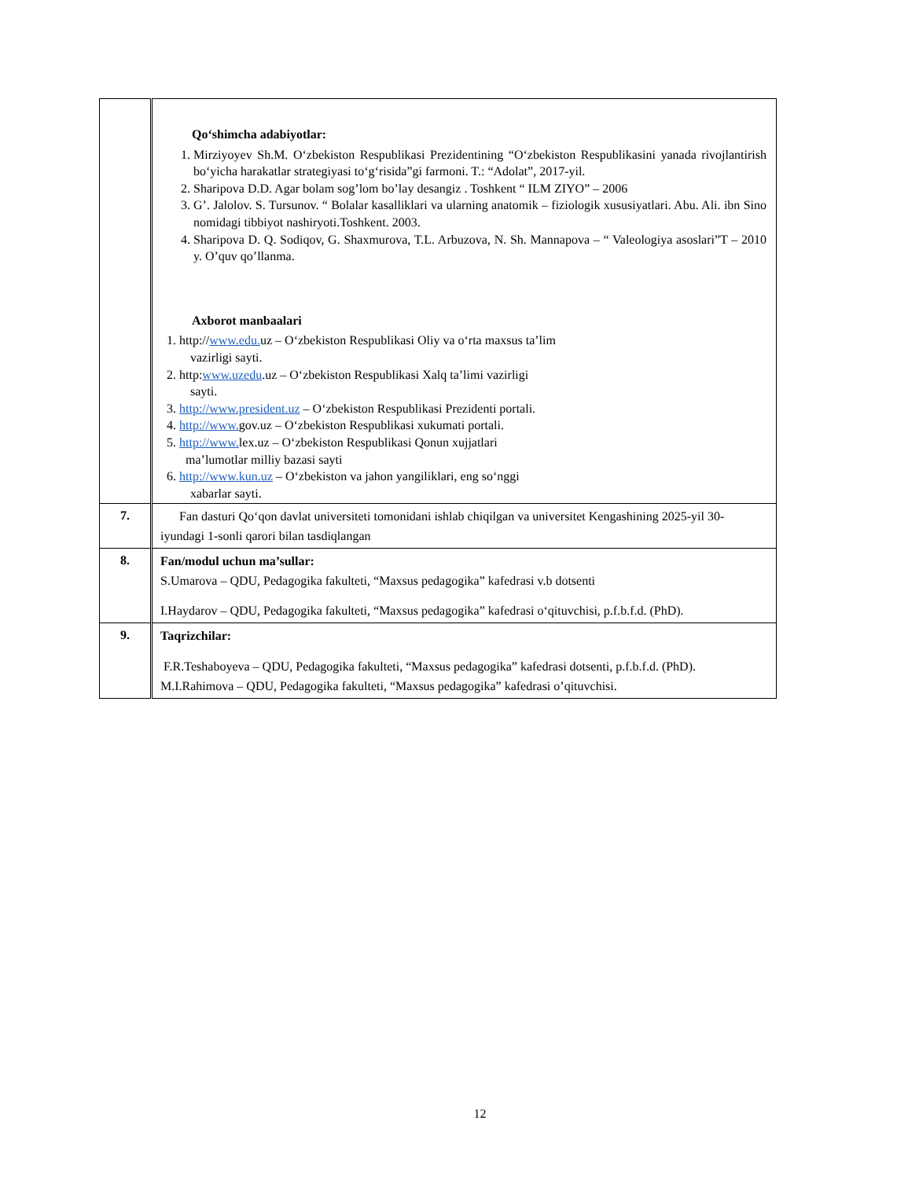| | Qo‘shimcha adabiyotlar: 1. Mirziyoyev Sh.M. O‘zbekiston Respublikasi Prezidentining “O‘zbekiston Respublikasini yanada rivojlantirish bo‘yicha harakatlar strategiyasi to‘g‘risida”gi farmoni. T.: “Adolat”, 2017-yil. 2. Sharipova D.D. Agar bolam sog’lom bo’lay desangiz . Toshkent “ ILM ZIYO” – 2006 3. G’. Jalolov. S. Tursunov. “ Bolalar kasalliklari va ularning anatomik – fiziologik xususiyatlari. Abu. Ali. ibn Sino nomidagi tibbiyot nashiryoti.Toshkent. 2003. 4. Sharipova D. Q. Sodiqov, G. Shaxmurova, T.L. Arbuzova, N. Sh. Mannapova – “ Valeologiya asoslari”T – 2010 y. O’quv qo’llanma. Axborot manbaalari 1. http:// www.edu. uz – O‘zbekiston Respublikasi Oliy va o‘rta maxsus ta’lim vazirligi sayti. 2. http: www.uzedu .uz – O‘zbekiston Respublikasi Xalq ta’limi vazirligi sayti. 3. http://www.president.uz – O‘zbekiston Respublikasi Prezidenti portali. 4. http://www. gov.uz – O‘zbekiston Respublikasi xukumati portali. 5. http://www. lex.uz – O‘zbekiston Respublikasi Qonun xujjatlari ma’lumotlar milliy bazasi sayti 6. http://www.kun.uz – O‘zbekiston va jahon yangiliklari, eng so‘nggi xabarlar sayti. |
| 7. | Fan dasturi Qo‘qon davlat universiteti tomonidani ishlab chiqilgan va universitet Kengashining 2025-yil 30-iyundagi 1-sonli qarori bilan tasdiqlangan |
| 8. | Fan/modul uchun ma’sullar: S.Umarova – QDU, Pedagogika fakulteti, “Maxsus pedagogika” kafedrasi v.b dotsenti I.Haydarov – QDU, Pedagogika fakulteti, “Maxsus pedagogika” kafedrasi o‘qituvchisi, p.f.b.f.d. (PhD). |
| 9. | Taqrizchilar: F.R.Teshaboyeva – QDU, Pedagogika fakulteti, “Maxsus pedagogika” kafedrasi dotsenti, p.f.b.f.d. (PhD). M.I.Rahimova – QDU, Pedagogika fakulteti, “Maxsus pedagogika” kafedrasi o’qituvchisi. |
12